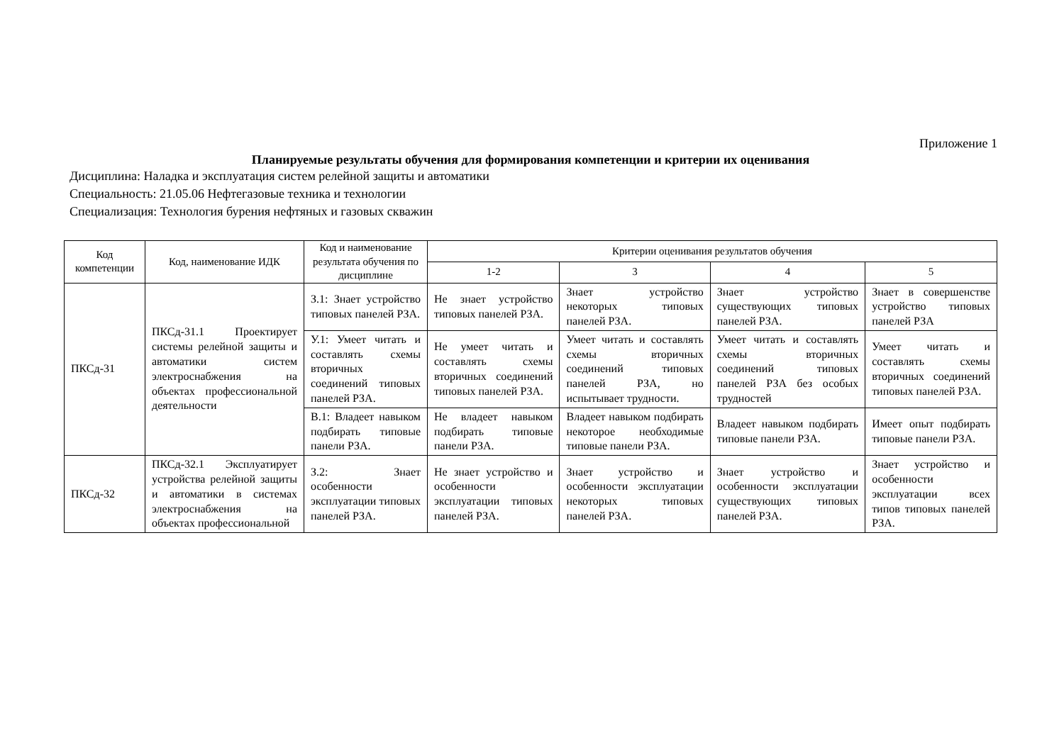Приложение 1
Планируемые результаты обучения для формирования компетенции и критерии их оценивания
Дисциплина: Наладка и эксплуатация систем релейной защиты и автоматики
Специальность: 21.05.06 Нефтегазовые техника и технологии
Специализация: Технология бурения нефтяных и газовых скважин
| Код компетенции | Код, наименование ИДК | Код и наименование результата обучения по дисциплине | Критерии оценивания результатов обучения | | | |
| --- | --- | --- | --- | --- | --- | --- |
| | | | 1-2 | 3 | 4 | 5 |
| ПКСд-31 | ПКСд-31.1 Проектирует системы релейной защиты и автоматики систем электроснабжения на объектах профессиональной деятельности | З.1: Знает устройство типовых панелей РЗА. | Не знает устройство типовых панелей РЗА. | Знает устройство некоторых типовых панелей РЗА. | Знает устройство существующих типовых панелей РЗА. | Знает в совершенстве устройство типовых панелей РЗА |
| | | У.1: Умеет читать и составлять схемы вторичных соединений типовых панелей РЗА. | Не умеет читать и составлять схемы вторичных соединений типовых панелей РЗА. | Умеет читать и составлять схемы вторичных соединений типовых панелей РЗА, но испытывает трудности. | Умеет читать и составлять схемы вторичных соединений типовых панелей РЗА без особых трудностей | Умеет читать и составлять схемы вторичных соединений типовых панелей РЗА. |
| | | В.1: Владеет навыком подбирать типовые панели РЗА. | Не владеет навыком подбирать типовые панели РЗА. | Владеет навыком подбирать некоторое необходимые типовые панели РЗА. | Владеет навыком подбирать типовые панели РЗА. | Имеет опыт подбирать типовые панели РЗА. |
| ПКСд-32 | ПКСд-32.1 Эксплуатирует устройства релейной защиты и автоматики в системах электроснабжения на объектах профессиональной | З.2: Знает особенности эксплуатации типовых панелей РЗА. | Не знает устройство и особенности эксплуатации типовых панелей РЗА. | Знает устройство и особенности эксплуатации некоторых типовых панелей РЗА. | Знает устройство и особенности эксплуатации существующих типовых панелей РЗА. | Знает устройство и особенности эксплуатации всех типов типовых панелей РЗА. |